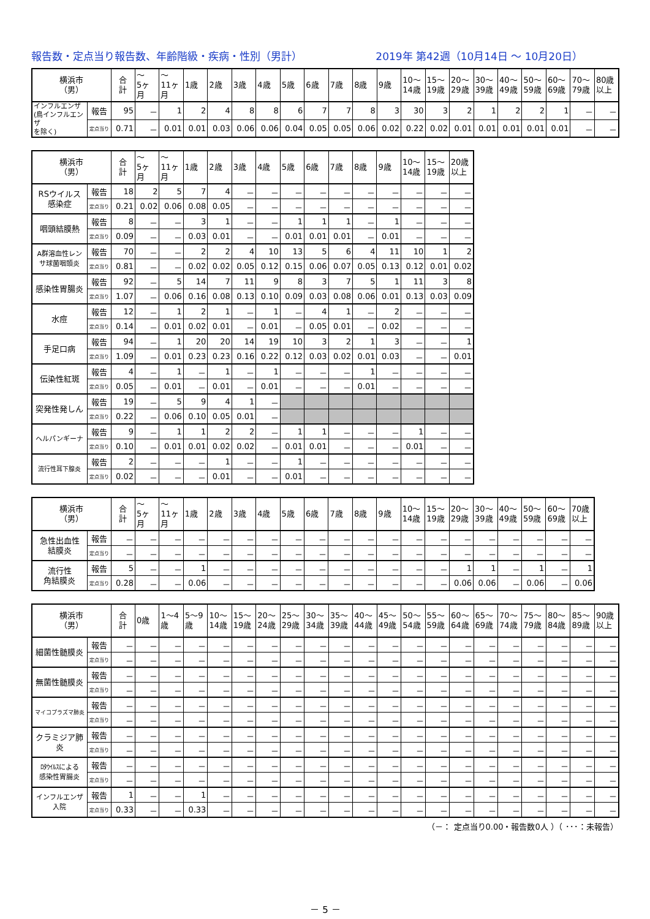報告数・定点当り報告数、年齢階級・疾病・性別（男計） 2019年 第42週（10月14日 ～ 10月20日）
| 横浜市 （男） | | 合 計 | ～ 5ヶ 月 | ～ 11ヶ 月 | 1歳 | 2歳 | 3歳 | 4歳 | 5歳 | 6歳 | 7歳 | 8歳 | 9歳 | 10～ 14歳 | 15～ 19歳 | 20～ 29歳 | 30～ 39歳 | 40～ 49歳 | 50～ 59歳 | 60～ 69歳 | 70～ 79歳 | 80歳 以上 |
| --- | --- | --- | --- | --- | --- | --- | --- | --- | --- | --- | --- | --- | --- | --- | --- | --- | --- | --- | --- | --- | --- | --- |
| インフルエンザ (鳥インフルエンザ を除く) | 報告 | 95 | － | 1 | 2 | 4 | 8 | 8 | 6 | 7 | 7 | 8 | 3 | 30 | 3 | 2 | 1 | 2 | 2 | 1 | － | － |
| | 定点当り | 0.71 | － | 0.01 | 0.01 | 0.03 | 0.06 | 0.06 | 0.04 | 0.05 | 0.05 | 0.06 | 0.02 | 0.22 | 0.02 | 0.01 | 0.01 | 0.01 | 0.01 | 0.01 | － | － |
| 横浜市 （男） | | 合 計 | ～ 5ヶ 月 | ～ 11ヶ 月 | 1歳 | 2歳 | 3歳 | 4歳 | 5歳 | 6歳 | 7歳 | 8歳 | 9歳 | 10～ 14歳 | 15～ 19歳 | 20歳 以上 |
| --- | --- | --- | --- | --- | --- | --- | --- | --- | --- | --- | --- | --- | --- | --- | --- | --- |
| RSウイルス 感染症 | 報告 | 18 | 2 | 5 | 7 | 4 | － | － | － | － | － | － | － | － | － | － |
| | 定点当り | 0.21 | 0.02 | 0.06 | 0.08 | 0.05 | － | － | － | － | － | － | － | － | － | － |
| 咽頭結膜熱 | 報告 | 8 | － | － | 3 | 1 | － | － | 1 | 1 | 1 | － | 1 | － | － | － |
| | 定点当り | 0.09 | － | － | 0.03 | 0.01 | － | － | 0.01 | 0.01 | 0.01 | － | 0.01 | － | － | － |
| A群溶血性レン サ球菌咽頭炎 | 報告 | 70 | － | － | 2 | 2 | 4 | 10 | 13 | 5 | 6 | 4 | 11 | 10 | 1 | 2 |
| | 定点当り | 0.81 | － | － | 0.02 | 0.02 | 0.05 | 0.12 | 0.15 | 0.06 | 0.07 | 0.05 | 0.13 | 0.12 | 0.01 | 0.02 |
| 感染性胃腸炎 | 報告 | 92 | － | 5 | 14 | 7 | 11 | 9 | 8 | 3 | 7 | 5 | 1 | 11 | 3 | 8 |
| | 定点当り | 1.07 | － | 0.06 | 0.16 | 0.08 | 0.13 | 0.10 | 0.09 | 0.03 | 0.08 | 0.06 | 0.01 | 0.13 | 0.03 | 0.09 |
| 水痘 | 報告 | 12 | － | 1 | 2 | 1 | － | 1 | － | 4 | 1 | － | 2 | － | － | － |
| | 定点当り | 0.14 | － | 0.01 | 0.02 | 0.01 | － | 0.01 | － | 0.05 | 0.01 | － | 0.02 | － | － | － |
| 手足口病 | 報告 | 94 | － | 1 | 20 | 20 | 14 | 19 | 10 | 3 | 2 | 1 | 3 | － | － | 1 |
| | 定点当り | 1.09 | － | 0.01 | 0.23 | 0.23 | 0.16 | 0.22 | 0.12 | 0.03 | 0.02 | 0.01 | 0.03 | － | － | 0.01 |
| 伝染性紅斑 | 報告 | 4 | － | 1 | － | 1 | － | 1 | － | － | － | 1 | － | － | － | － |
| | 定点当り | 0.05 | － | 0.01 | － | 0.01 | － | 0.01 | － | － | － | 0.01 | － | － | － | － |
| 突発性発しん | 報告 | 19 | － | 5 | 9 | 4 | 1 | － | | | | | | | | |
| | 定点当り | 0.22 | － | 0.06 | 0.10 | 0.05 | 0.01 | － | | | | | | | | |
| ヘルパンギーナ | 報告 | 9 | － | 1 | 1 | 2 | 2 | － | 1 | 1 | － | － | － | 1 | － | － |
| | 定点当り | 0.10 | － | 0.01 | 0.01 | 0.02 | 0.02 | － | 0.01 | 0.01 | － | － | － | 0.01 | － | － |
| 流行性耳下腺炎 | 報告 | 2 | － | － | － | 1 | － | － | 1 | － | － | － | － | － | － | － |
| | 定点当り | 0.02 | － | － | － | 0.01 | － | － | 0.01 | － | － | － | － | － | － | － |
| 横浜市 （男） | | 合 計 | ～ 5ヶ 月 | ～ 11ヶ 月 | 1歳 | 2歳 | 3歳 | 4歳 | 5歳 | 6歳 | 7歳 | 8歳 | 9歳 | 10～ 14歳 | 15～ 19歳 | 20～ 29歳 | 30～ 39歳 | 40～ 49歳 | 50～ 59歳 | 60～ 69歳 | 70歳 以上 |
| --- | --- | --- | --- | --- | --- | --- | --- | --- | --- | --- | --- | --- | --- | --- | --- | --- | --- | --- | --- | --- | --- |
| 急性出血性 結膜炎 | 報告 | － | － | － | － | － | － | － | － | － | － | － | － | － | － | － | － | － | － | － | － |
| | 定点当り | － | － | － | － | － | － | － | － | － | － | － | － | － | － | － | － | － | － | － | － |
| 流行性 角結膜炎 | 報告 | 5 | － | － | 1 | － | － | － | － | － | － | － | － | － | － | 1 | 1 | － | 1 | － | 1 |
| | 定点当り | 0.28 | － | － | 0.06 | － | － | － | － | － | － | － | － | － | － | 0.06 | 0.06 | － | 0.06 | － | 0.06 |
| 横浜市 （男） | | 合 計 | 0歳 | 1～4 歳 | 5～9 歳 | 10～ 14歳 | 15～ 19歳 | 20～ 24歳 | 25～ 29歳 | 30～ 34歳 | 35～ 39歳 | 40～ 44歳 | 45～ 49歳 | 50～ 54歳 | 55～ 59歳 | 60～ 64歳 | 65～ 69歳 | 70～ 74歳 | 75～ 79歳 | 80～ 84歳 | 85～ 89歳 | 90歳 以上 |
| --- | --- | --- | --- | --- | --- | --- | --- | --- | --- | --- | --- | --- | --- | --- | --- | --- | --- | --- | --- | --- | --- | --- |
| 細菌性髄膜炎 | 報告 | － | － | － | － | － | － | － | － | － | － | － | － | － | － | － | － | － | － | － | － | － |
| | 定点当り | － | － | － | － | － | － | － | － | － | － | － | － | － | － | － | － | － | － | － | － | － |
| 無菌性髄膜炎 | 報告 | － | － | － | － | － | － | － | － | － | － | － | － | － | － | － | － | － | － | － | － | － |
| | 定点当り | － | － | － | － | － | － | － | － | － | － | － | － | － | － | － | － | － | － | － | － | － |
| マイコプラズマ肺炎 | 報告 | － | － | － | － | － | － | － | － | － | － | － | － | － | － | － | － | － | － | － | － | － |
| | 定点当り | － | － | － | － | － | － | － | － | － | － | － | － | － | － | － | － | － | － | － | － | － |
| クラミジア肺炎 | 報告 | － | － | － | － | － | － | － | － | － | － | － | － | － | － | － | － | － | － | － | － | － |
| | 定点当り | － | － | － | － | － | － | － | － | － | － | － | － | － | － | － | － | － | － | － | － | － |
| ﾛﾀｳｲﾙｽによる 感染性胃腸炎 | 報告 | － | － | － | － | － | － | － | － | － | － | － | － | － | － | － | － | － | － | － | － | － |
| | 定点当り | － | － | － | － | － | － | － | － | － | － | － | － | － | － | － | － | － | － | － | － | － |
| インフルエンザ 入院 | 報告 | 1 | － | － | 1 | － | － | － | － | － | － | － | － | － | － | － | － | － | － | － | － | － |
| | 定点当り | 0.33 | － | － | 0.33 | － | － | － | － | － | － | － | － | － | － | － | － | － | － | － | － | － |
（－： 定点当り0.00・報告数0人 ）（ ･･･：未報告）
－ 5 －